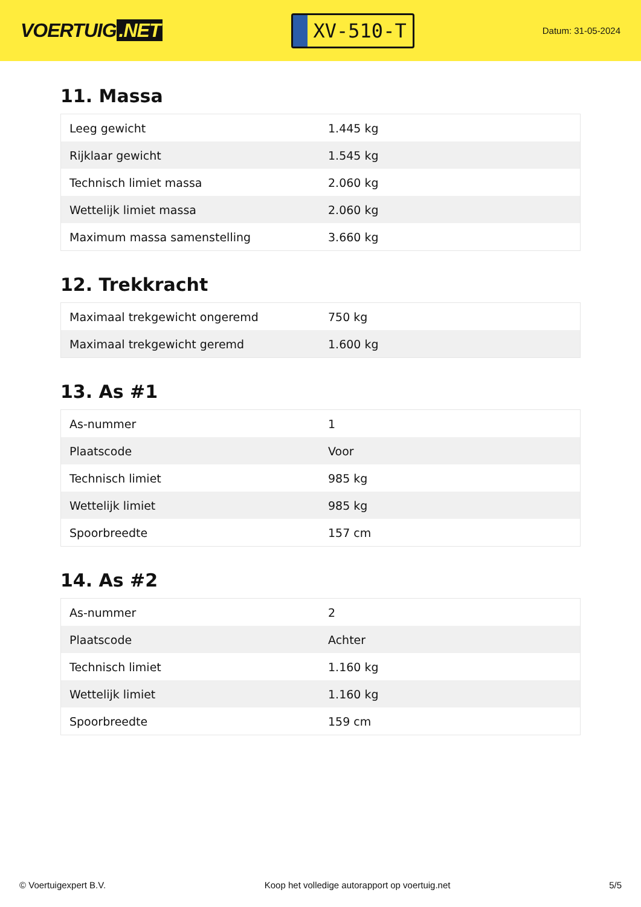VOERTUIG.NET
XV-510-T
Datum: 31-05-2024
11. Massa
| Leeg gewicht | 1.445 kg |
| Rijklaar gewicht | 1.545 kg |
| Technisch limiet massa | 2.060 kg |
| Wettelijk limiet massa | 2.060 kg |
| Maximum massa samenstelling | 3.660 kg |
12. Trekkracht
| Maximaal trekgewicht ongeremd | 750 kg |
| Maximaal trekgewicht geremd | 1.600 kg |
13. As #1
| As-nummer | 1 |
| Plaatscode | Voor |
| Technisch limiet | 985 kg |
| Wettelijk limiet | 985 kg |
| Spoorbreedte | 157 cm |
14. As #2
| As-nummer | 2 |
| Plaatscode | Achter |
| Technisch limiet | 1.160 kg |
| Wettelijk limiet | 1.160 kg |
| Spoorbreedte | 159 cm |
© Voertuigexpert B.V. Koop het volledige autorapport op voertuig.net 5/5